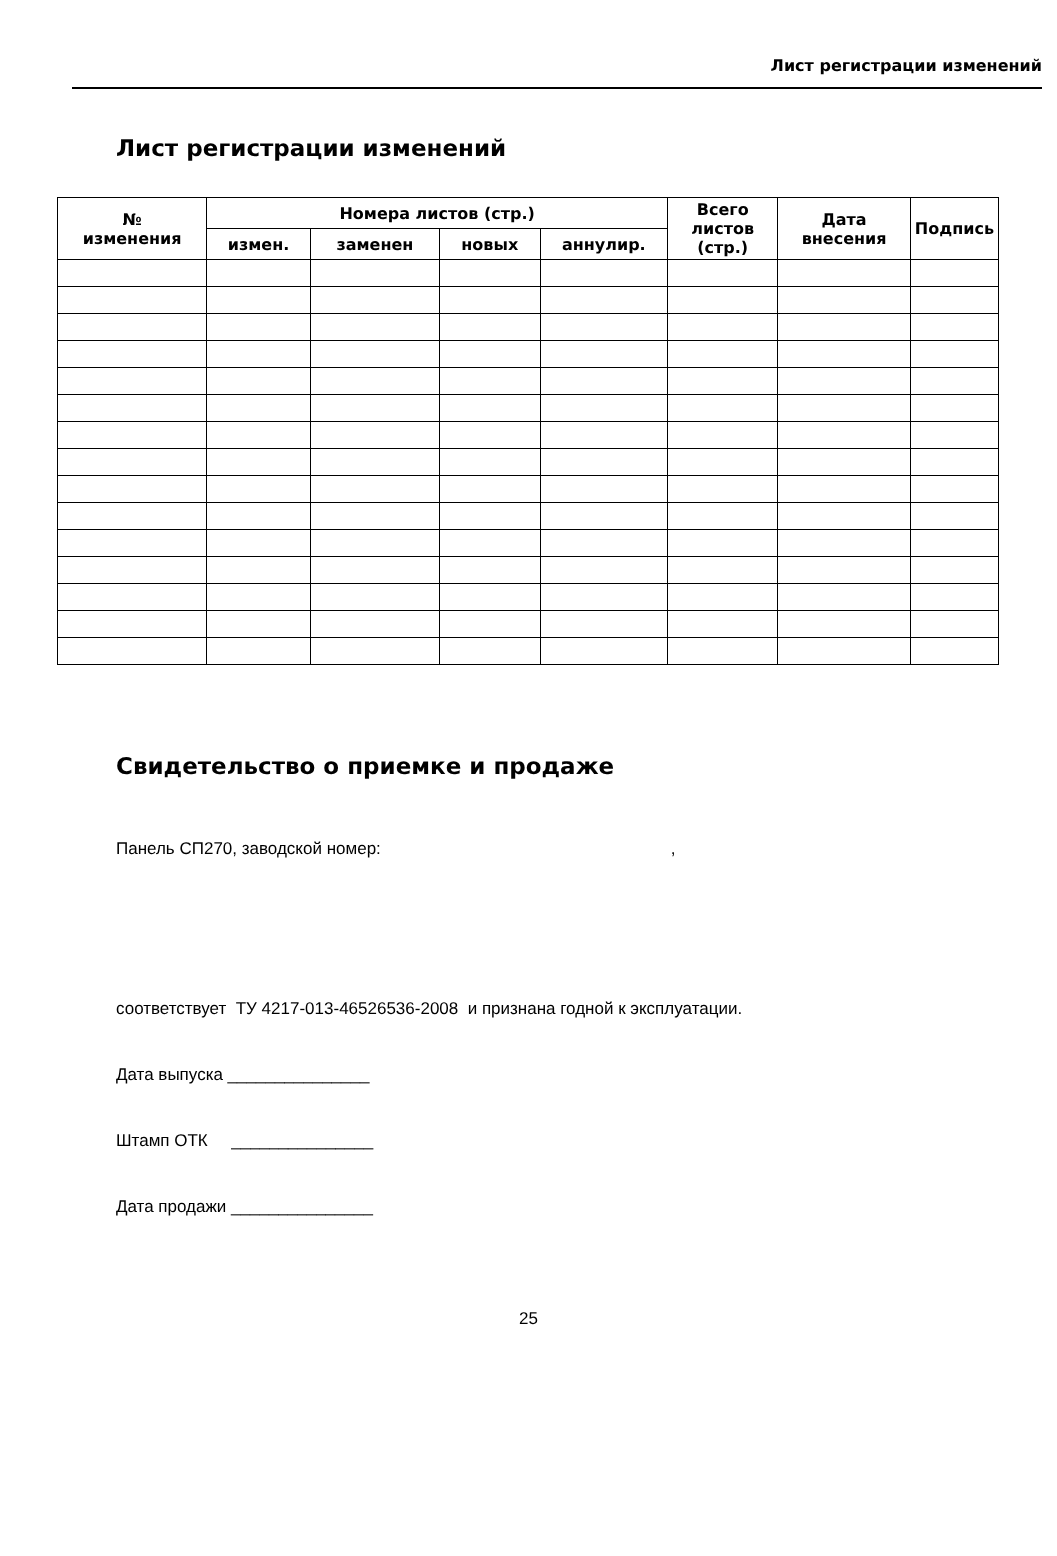Лист регистрации изменений
Лист регистрации изменений
| № изменения | Номера листов (стр.) | | | | Всего листов (стр.) | Дата внесения | Подпись |
| --- | --- | --- | --- | --- | --- | --- | --- |
| | измен. | заменен | новых | аннулир. | | | |
Свидетельство о приемке и продаже
Панель СП270, заводской номер:,
соответствует ТУ 4217-013-46526536-2008 и признана годной к эксплуатации.
Дата выпуска _______________
Штамп ОТК _______________
Дата продажи _______________
25